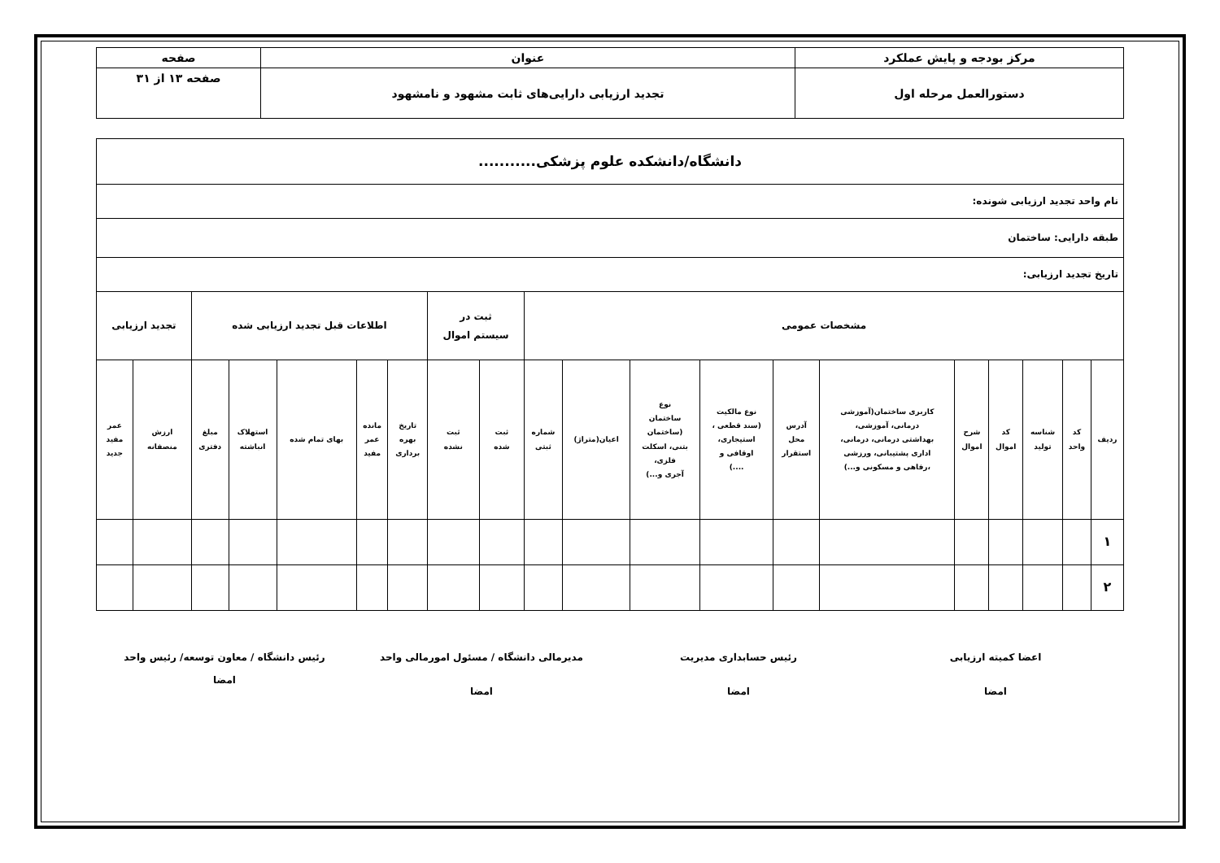| مرکز بودجه و پایش عملکرد | عنوان | صفحه |
| دستورالعمل مرحله اول | تجدید ارزیابی دارایی‌های ثابت مشهود و نامشهود | صفحه ۱۳ از ۳۱ |
| دانشگاه/دانشکده علوم پزشکی........... | | | | | | | | | | | | | | | | | | | |
| نام واحد تجدید ارزیابی شونده: | | | | | | | | | | | | | | | | | | | |
| طبقه دارایی: ساختمان | | | | | | | | | | | | | | | | | | | |
| تاریخ تجدید ارزیابی: | | | | | | | | | | | | | | | | | | | |
| مشخصات عمومی | | | | | | | | | | | ثبت در سیستم اموال | | اطلاعات قبل تجدید ارزیابی شده | | | | | تجدید ارزیابی | |
| ردیف | کد واحد | شناسه تولید | کد اموال | شرح اموال | کاربری ساختمان(آموزشی درمانی، آموزشی، بهداشتی درمانی، درمانی، اداری پشتیبانی، ورزشی ،رفاهی و مسکونی و...) | آدرس محل استقرار | نوع مالکیت (سند قطعی ، استیجاری، اوقافی و ....) | نوع ساختمان (ساختمان بتنی، اسکلت فلزی، آجری و...) | اعیان(متراژ) | شماره ثبتی | ثبت شده | ثبت نشده | تاریخ بهره برداری | مانده عمر مفید | بهای تمام شده | استهلاک انباشته | مبلغ دفتری | ارزش منصفانه | عمر مفید جدید |
| ۱ | | | | | | | | | | | | | | | | | | | |
| ۲ | | | | | | | | | | | | | | | | | | | |
اعضا کمیته ارزیابی
امضا
رئیس حسابداری مدیریت
امضا
مدیرمالی دانشگاه / مسئول امورمالی واحد
امضا
رئیس دانشگاه / معاون توسعه/ رئیس واحد
امضا